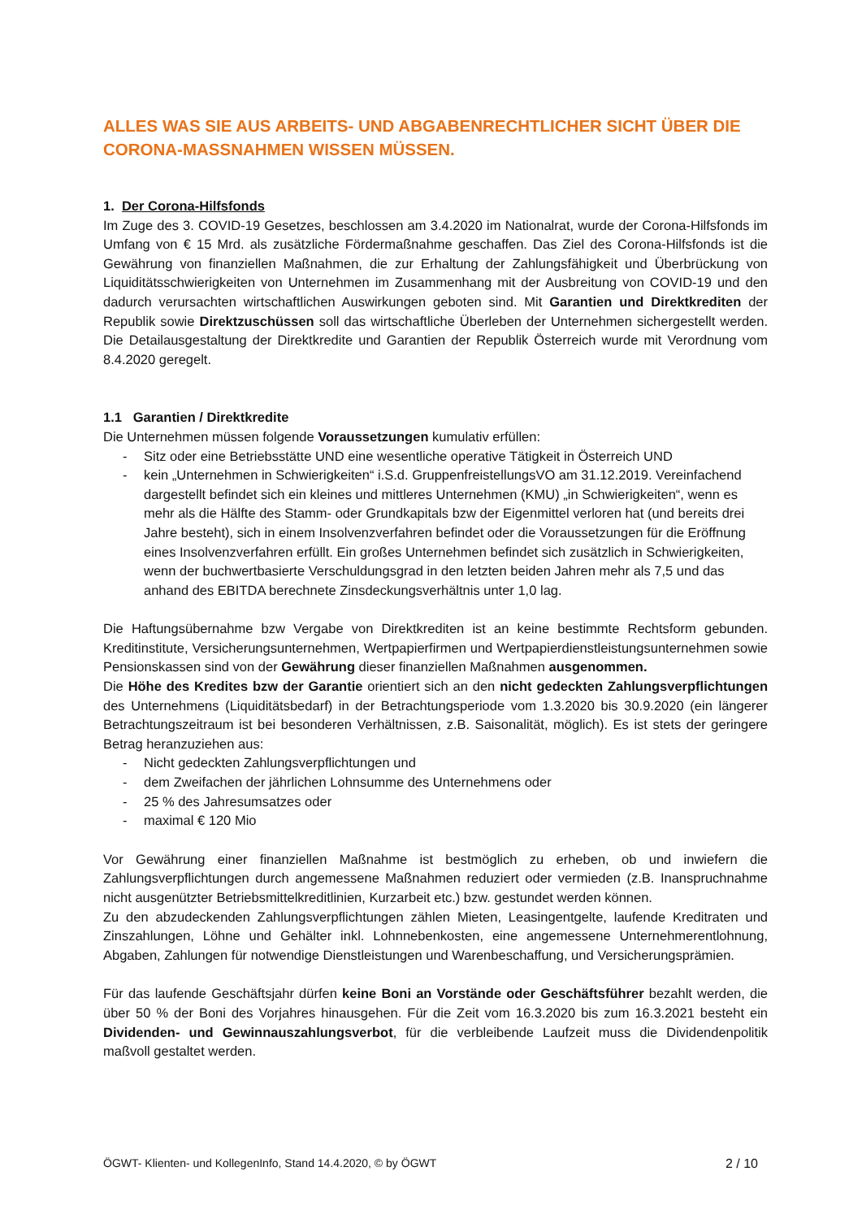ALLES WAS SIE AUS ARBEITS- UND ABGABENRECHTLICHER SICHT ÜBER DIE CORONA-MASSNAHMEN WISSEN MÜSSEN.
1. Der Corona-Hilfsfonds
Im Zuge des 3. COVID-19 Gesetzes, beschlossen am 3.4.2020 im Nationalrat, wurde der Corona-Hilfsfonds im Umfang von € 15 Mrd. als zusätzliche Fördermaßnahme geschaffen. Das Ziel des Corona-Hilfsfonds ist die Gewährung von finanziellen Maßnahmen, die zur Erhaltung der Zahlungsfähigkeit und Überbrückung von Liquiditätsschwierigkeiten von Unternehmen im Zusammenhang mit der Ausbreitung von COVID-19 und den dadurch verursachten wirtschaftlichen Auswirkungen geboten sind. Mit Garantien und Direktkrediten der Republik sowie Direktzuschüssen soll das wirtschaftliche Überleben der Unternehmen sichergestellt werden. Die Detailausgestaltung der Direktkredite und Garantien der Republik Österreich wurde mit Verordnung vom 8.4.2020 geregelt.
1.1 Garantien / Direktkredite
Die Unternehmen müssen folgende Voraussetzungen kumulativ erfüllen:
- Sitz oder eine Betriebsstätte UND eine wesentliche operative Tätigkeit in Österreich UND
- kein „Unternehmen in Schwierigkeiten“ i.S.d. GruppenfreistellungsVO am 31.12.2019. Vereinfachend dargestellt befindet sich ein kleines und mittleres Unternehmen (KMU) „in Schwierigkeiten“, wenn es mehr als die Hälfte des Stamm- oder Grundkapitals bzw der Eigenmittel verloren hat (und bereits drei Jahre besteht), sich in einem Insolvenzverfahren befindet oder die Voraussetzungen für die Eröffnung eines Insolvenzverfahren erfüllt. Ein großes Unternehmen befindet sich zusätzlich in Schwierigkeiten, wenn der buchwertbasierte Verschuldungsgrad in den letzten beiden Jahren mehr als 7,5 und das anhand des EBITDA berechnete Zinsdeckungsverhältnis unter 1,0 lag.
Die Haftungsübernahme bzw Vergabe von Direktkrediten ist an keine bestimmte Rechtsform gebunden. Kreditinstitute, Versicherungsunternehmen, Wertpapierfirmen und Wertpapierdienstleistungsunternehmen sowie Pensionskassen sind von der Gewährung dieser finanziellen Maßnahmen ausgenommen.
Die Höhe des Kredites bzw der Garantie orientiert sich an den nicht gedeckten Zahlungsverpflichtungen des Unternehmens (Liquiditätsbedarf) in der Betrachtungsperiode vom 1.3.2020 bis 30.9.2020 (ein längerer Betrachtungszeitraum ist bei besonderen Verhältnissen, z.B. Saisonalität, möglich). Es ist stets der geringere Betrag heranzuziehen aus:
- Nicht gedeckten Zahlungsverpflichtungen und
- dem Zweifachen der jährlichen Lohnsumme des Unternehmens oder
- 25 % des Jahresumsatzes oder
- maximal € 120 Mio
Vor Gewährung einer finanziellen Maßnahme ist bestmöglich zu erheben, ob und inwiefern die Zahlungsverpflichtungen durch angemessene Maßnahmen reduziert oder vermieden (z.B. Inanspruchnahme nicht ausgenützter Betriebsmittelkreditlinien, Kurzarbeit etc.) bzw. gestundet werden können.
Zu den abzudeckenden Zahlungsverpflichtungen zählen Mieten, Leasingentgelte, laufende Kreditraten und Zinszahlungen, Löhne und Gehälter inkl. Lohnnebenkosten, eine angemessene Unternehmerentlohnung, Abgaben, Zahlungen für notwendige Dienstleistungen und Warenbeschaffung, und Versicherungsprämien.
Für das laufende Geschäftsjahr dürfen keine Boni an Vorstände oder Geschäftsführer bezahlt werden, die über 50 % der Boni des Vorjahres hinausgehen. Für die Zeit vom 16.3.2020 bis zum 16.3.2021 besteht ein Dividenden- und Gewinnauszahlungsverbot, für die verbleibende Laufzeit muss die Dividendenpolitik maßvoll gestaltet werden.
ÖGWT- Klienten- und KollegenInfo, Stand 14.4.2020, © by ÖGWT 2 / 10